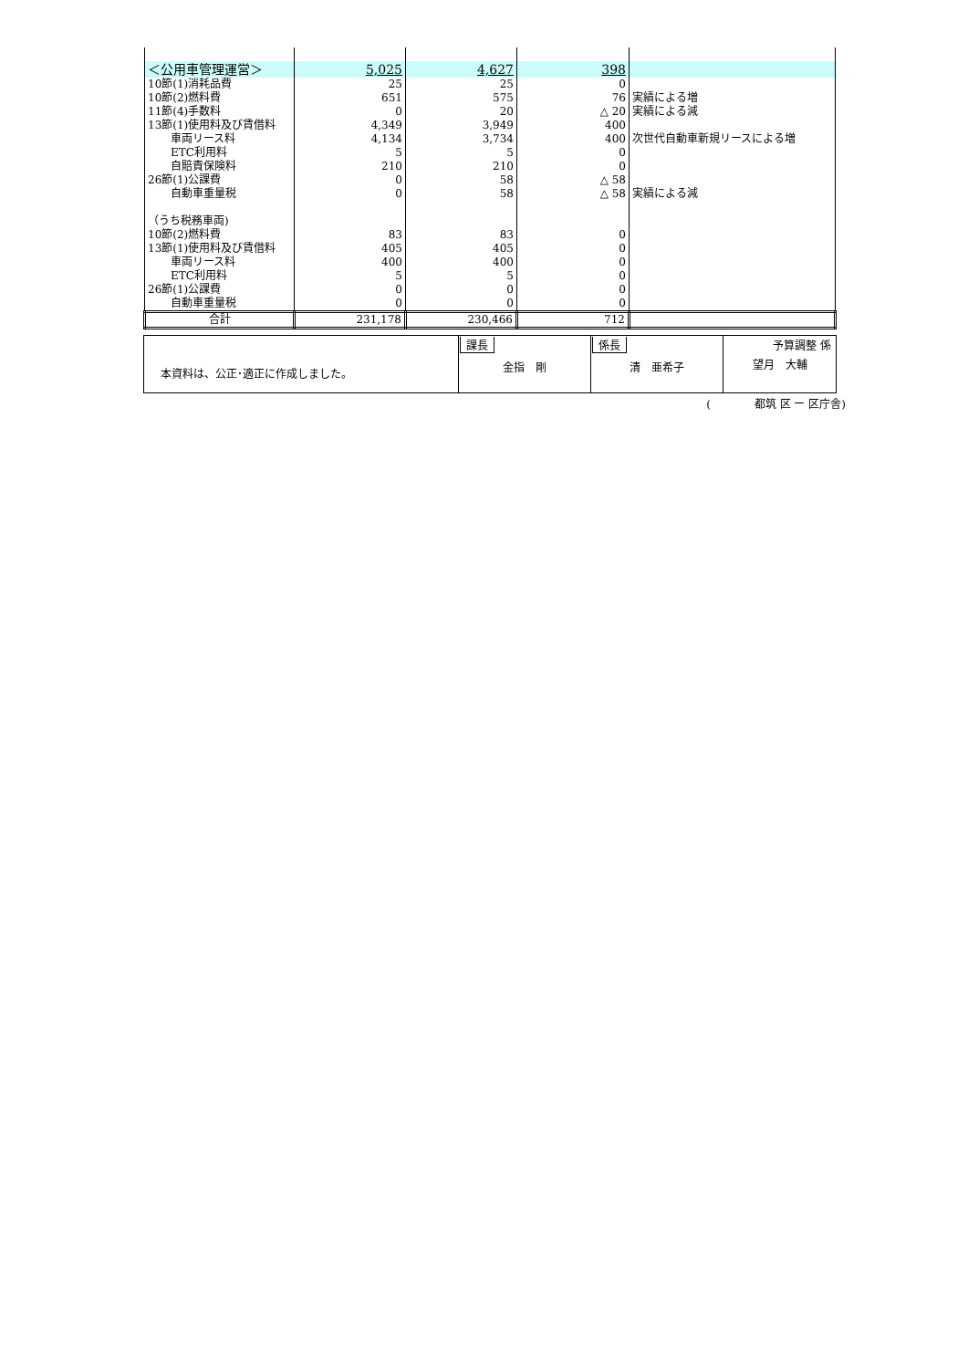| ＜公用車管理運営＞ | 5,025 | 4,627 | 398 | |
| 10節(1)消耗品費 | 25 | 25 | 0 | |
| 10節(2)燃料費 | 651 | 575 | 76 | 実績による増 |
| 11節(4)手数料 | 0 | 20 | △ 20 | 実績による減 |
| 13節(1)使用料及び賃借料 | 4,349 | 3,949 | 400 | |
| 車両リース料 | 4,134 | 3,734 | 400 | 次世代自動車新規リースによる増 |
| ETC利用料 | 5 | 5 | 0 | |
| 自賠責保険料 | 210 | 210 | 0 | |
| 26節(1)公課費 | 0 | 58 | △ 58 | |
| 自動車重量税 | 0 | 58 | △ 58 | 実績による減 |
| （うち税務車両) | | | | |
| 10節(2)燃料費 | 83 | 83 | 0 | |
| 13節(1)使用料及び賃借料 | 405 | 405 | 0 | |
| 車両リース料 | 400 | 400 | 0 | |
| ETC利用料 | 5 | 5 | 0 | |
| 26節(1)公課費 | 0 | 0 | 0 | |
| 自動車重量税 | 0 | 0 | 0 | |
| 合計 | 231,178 | 230,466 | 712 | |
| 本資料は、公正･適正に作成しました。 | 課長 金指 剛 | 係長 清 亜希子 | 予算調整 係 望月 大輔 |
(　　　　都筑 区 ー 区庁舎)